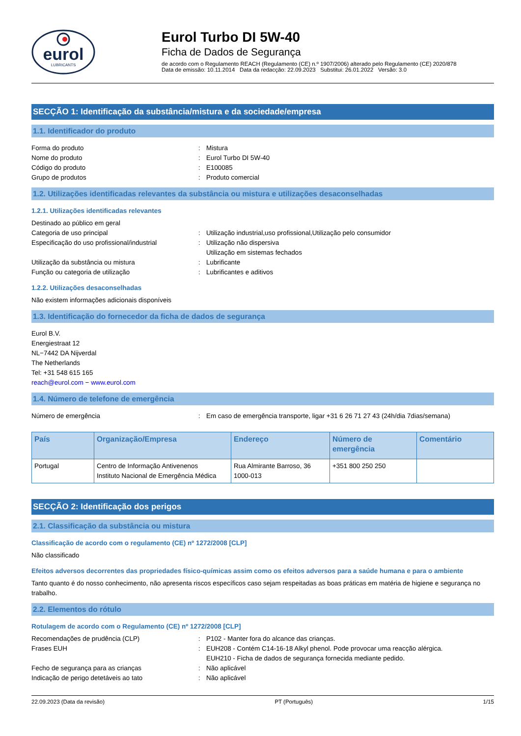eurol
LUBRICANTS
Eurol Turbo DI 5W-40
Ficha de Dados de Segurança
de acordo com o Regulamento REACH (Regulamento (CE) n.º 1907/2006) alterado pelo Regulamento (CE) 2020/878
Data de emissão: 10.11.2014 Data da redacção: 22.09.2023 Substitui: 26.01.2022 Versão: 3.0
SECÇÃO 1: Identificação da substância/mistura e da sociedade/empresa
1.1. Identificador do produto
Forma do produto: Mistura
Nome do produto: Eurol Turbo DI 5W-40
Código do produto: E100085
Grupo de produtos: Produto comercial
1.2. Utilizações identificadas relevantes da substância ou mistura e utilizações desaconselhadas
1.2.1. Utilizações identificadas relevantes
Destinado ao público em geral
Categoria de uso principal: Utilização industrial,uso profissional,Utilização pelo consumidor
Especificação do uso profissional/industrial: Utilização não dispersiva
Utilização em sistemas fechados
Utilização da substância ou mistura: Lubrificante
Função ou categoria de utilização: Lubrificantes e aditivos
1.2.2. Utilizações desaconselhadas
Não existem informações adicionais disponíveis
1.3. Identificação do fornecedor da ficha de dados de segurança
Eurol B.V.
Energiestraat 12
NL−7442 DA Nijverdal
The Netherlands
Tel: +31 548 615 165
reach@eurol.com − www.eurol.com
1.4. Número de telefone de emergência
Número de emergência: Em caso de emergência transporte, ligar +31 6 26 71 27 43 (24h/dia 7dias/semana)
| País | Organização/Empresa | Endereço | Número de emergência | Comentário |
| --- | --- | --- | --- | --- |
| Portugal | Centro de Informação Antivenenos Instituto Nacional de Emergência Médica | Rua Almirante Barroso, 36 1000-013 | +351 800 250 250 | |
SECÇÃO 2: Identificação dos perigos
2.1. Classificação da substância ou mistura
Classificação de acordo com o regulamento (CE) nº 1272/2008 [CLP]
Não classificado
Efeitos adversos decorrentes das propriedades físico-químicas assim como os efeitos adversos para a saúde humana e para o ambiente
Tanto quanto é do nosso conhecimento, não apresenta riscos específicos caso sejam respeitadas as boas práticas em matéria de higiene e segurança no trabalho.
2.2. Elementos do rótulo
Rotulagem de acordo com o Regulamento (CE) nº 1272/2008 [CLP]
Recomendações de prudência (CLP): P102 - Manter fora do alcance das crianças.
Frases EUH: EUH208 - Contém C14-16-18 Alkyl phenol. Pode provocar uma reacção alérgica.
EUH210 - Ficha de dados de segurança fornecida mediante pedido.
Fecho de segurança para as crianças: Não aplicável
Indicação de perigo detetáveis ao tato: Não aplicável
22.09.2023 (Data da revisão) PT (Português) 1/15